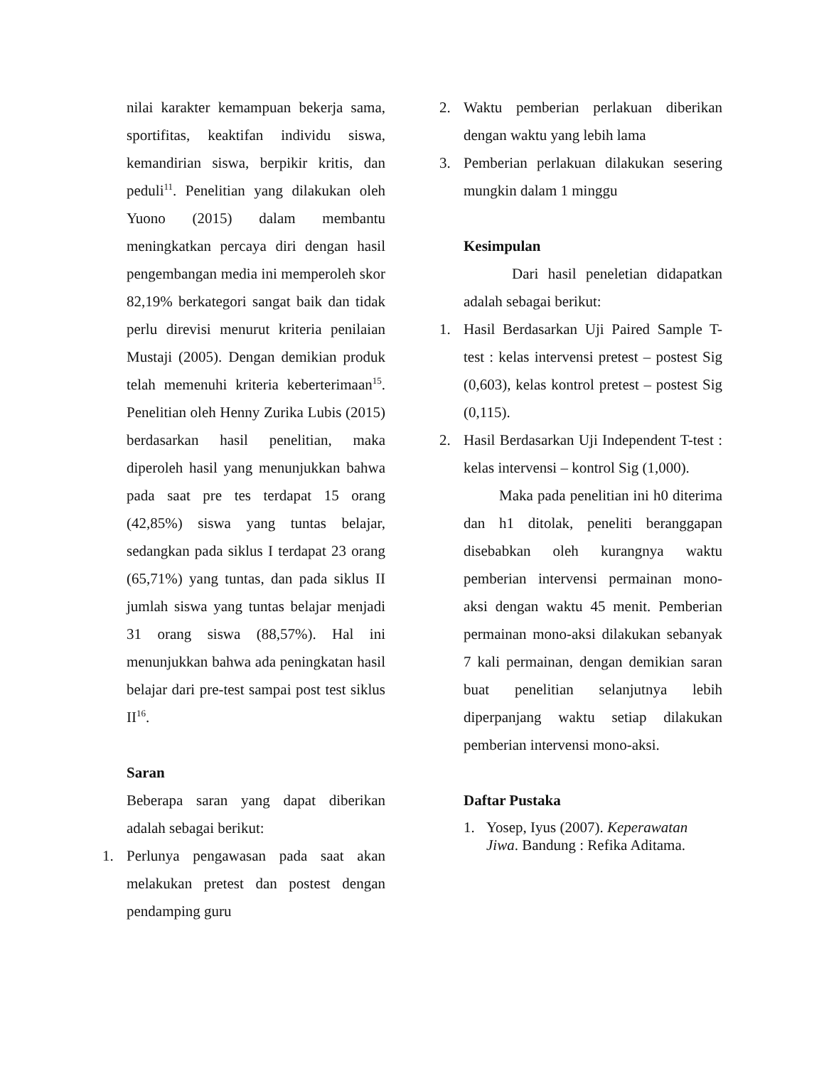nilai karakter kemampuan bekerja sama, sportifitas, keaktifan individu siswa, kemandirian siswa, berpikir kritis, dan peduli<sup>11</sup>. Penelitian yang dilakukan oleh Yuono (2015) dalam membantu meningkatkan percaya diri dengan hasil pengembangan media ini memperoleh skor 82,19% berkategori sangat baik dan tidak perlu direvisi menurut kriteria penilaian Mustaji (2005). Dengan demikian produk telah memenuhi kriteria keberterimaan<sup>15</sup>. Penelitian oleh Henny Zurika Lubis (2015) berdasarkan hasil penelitian, maka diperoleh hasil yang menunjukkan bahwa pada saat pre tes terdapat 15 orang (42,85%) siswa yang tuntas belajar, sedangkan pada siklus I terdapat 23 orang (65,71%) yang tuntas, dan pada siklus II jumlah siswa yang tuntas belajar menjadi 31 orang siswa (88,57%). Hal ini menunjukkan bahwa ada peningkatan hasil belajar dari pre-test sampai post test siklus II<sup>16</sup>.
Saran
Beberapa saran yang dapat diberikan adalah sebagai berikut:
1. Perlunya pengawasan pada saat akan melakukan pretest dan postest dengan pendamping guru
2. Waktu pemberian perlakuan diberikan dengan waktu yang lebih lama
3. Pemberian perlakuan dilakukan sesering mungkin dalam 1 minggu
Kesimpulan
Dari hasil peneletian didapatkan adalah sebagai berikut:
1. Hasil Berdasarkan Uji Paired Sample T-test : kelas intervensi pretest – postest Sig (0,603), kelas kontrol pretest – postest Sig (0,115).
2. Hasil Berdasarkan Uji Independent T-test : kelas intervensi – kontrol Sig (1,000).
Maka pada penelitian ini h0 diterima dan h1 ditolak, peneliti beranggapan disebabkan oleh kurangnya waktu pemberian intervensi permainan mono-aksi dengan waktu 45 menit. Pemberian permainan mono-aksi dilakukan sebanyak 7 kali permainan, dengan demikian saran buat penelitian selanjutnya lebih diperpanjang waktu setiap dilakukan pemberian intervensi mono-aksi.
Daftar Pustaka
1. Yosep, Iyus (2007). Keperawatan Jiwa. Bandung : Refika Aditama.